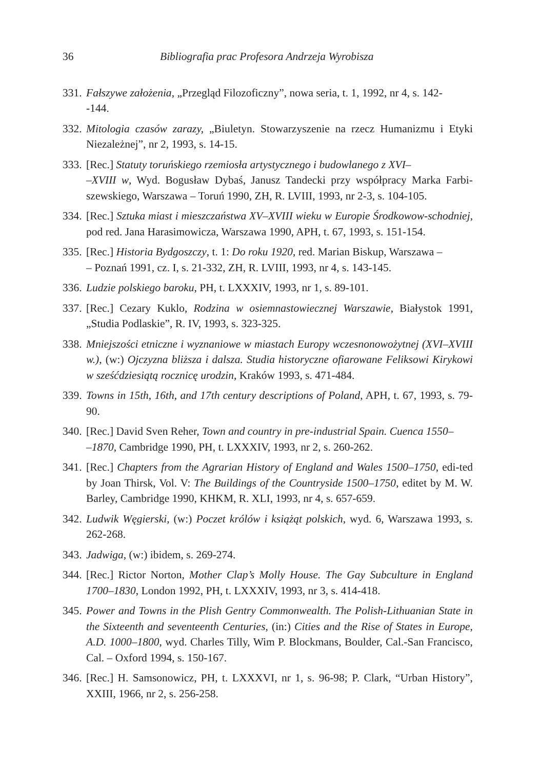36 Bibliografia prac Profesora Andrzeja Wyrobisza
331. Fałszywe założenia, „Przegląd Filozoficzny”, nowa seria, t. 1, 1992, nr 4, s. 142-
-144.
332. Mitologia czasów zarazy, „Biuletyn. Stowarzyszenie na rzecz Humanizmu i Etyki Niezależnej”, nr 2, 1993, s. 14-15.
333. [Rec.] Statuty toruńskiego rzemiosła artystycznego i budowlanego z XVI–
–XVIII w, Wyd. Bogusław Dybaś, Janusz Tandecki przy współpracy Marka Farbi-szewskiego, Warszawa – Toruń 1990, ZH, R. LVIII, 1993, nr 2-3, s. 104-105.
334. [Rec.] Sztuka miast i mieszczaństwa XV–XVIII wieku w Europie Środkowow-schodniej, pod red. Jana Harasimowicza, Warszawa 1990, APH, t. 67, 1993, s. 151-154.
335. [Rec.] Historia Bydgoszczy, t. 1: Do roku 1920, red. Marian Biskup, Warszawa –
– Poznań 1991, cz. I, s. 21-332, ZH, R. LVIII, 1993, nr 4, s. 143-145.
336. Ludzie polskiego baroku, PH, t. LXXXIV, 1993, nr 1, s. 89-101.
337. [Rec.] Cezary Kuklo, Rodzina w osiemnastowiecznej Warszawie, Białystok 1991, „Studia Podlaskie”, R. IV, 1993, s. 323-325.
338. Mniejszości etniczne i wyznaniowe w miastach Europy wczesnonowożytnej (XVI–XVIII w.), (w:) Ojczyzna bliższa i dalsza. Studia historyczne ofiarowane Feliksowi Kirykowi w sześćdziesiątą rocznicę urodzin, Kraków 1993, s. 471-484.
339. Towns in 15th, 16th, and 17th century descriptions of Poland, APH, t. 67, 1993, s. 79-90.
340. [Rec.] David Sven Reher, Town and country in pre-industrial Spain. Cuenca 1550–
–1870, Cambridge 1990, PH, t. LXXXIV, 1993, nr 2, s. 260-262.
341. [Rec.] Chapters from the Agrarian History of England and Wales 1500–1750, edi-ted by Joan Thirsk, Vol. V: The Buildings of the Countryside 1500–1750, editet by M. W. Barley, Cambridge 1990, KHKM, R. XLI, 1993, nr 4, s. 657-659.
342. Ludwik Węgierski, (w:) Poczet królów i książąt polskich, wyd. 6, Warszawa 1993, s. 262-268.
343. Jadwiga, (w:) ibidem, s. 269-274.
344. [Rec.] Rictor Norton, Mother Clap’s Molly House. The Gay Subculture in England 1700–1830, London 1992, PH, t. LXXXIV, 1993, nr 3, s. 414-418.
345. Power and Towns in the Plish Gentry Commonwealth. The Polish-Lithuanian State in the Sixteenth and seventeenth Centuries, (in:) Cities and the Rise of States in Europe, A.D. 1000–1800, wyd. Charles Tilly, Wim P. Blockmans, Boulder, Cal.-San Francisco, Cal. – Oxford 1994, s. 150-167.
346. [Rec.] H. Samsonowicz, PH, t. LXXXVI, nr 1, s. 96-98; P. Clark, “Urban History”, XXIII, 1966, nr 2, s. 256-258.